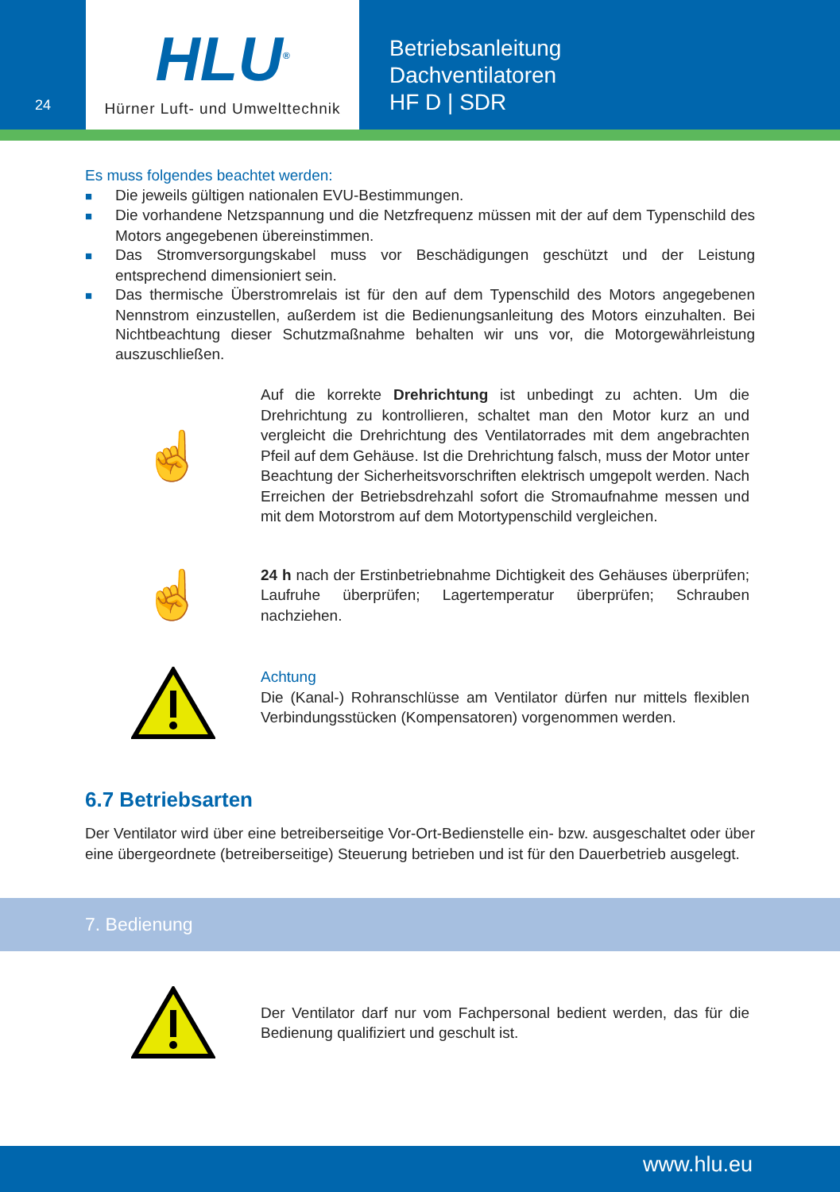24
HLU<sup>®</sup>
Hürner Luft- und Umwelttechnik
Betriebsanleitung
Dachventilatoren
HF D | SDR
Es muss folgendes beachtet werden:
■ Die jeweils gültigen nationalen EVU-Bestimmungen.
■ Die vorhandene Netzspannung und die Netzfrequenz müssen mit der auf dem Typenschild des Motors angegebenen übereinstimmen.
■ Das Stromversorgungskabel muss vor Beschädigungen geschützt und der Leistung entsprechend dimensioniert sein.
■ Das thermische Überstromrelais ist für den auf dem Typenschild des Motors angegebenen Nennstrom einzustellen, außerdem ist die Bedienungsanleitung des Motors einzuhalten. Bei Nichtbeachtung dieser Schutzmaßnahme behalten wir uns vor, die Motorgewährleistung auszuschließen.
☝
Auf die korrekte Drehrichtung ist unbedingt zu achten. Um die Drehrichtung zu kontrollieren, schaltet man den Motor kurz an und vergleicht die Drehrichtung des Ventilatorrades mit dem angebrachten Pfeil auf dem Gehäuse. Ist die Drehrichtung falsch, muss der Motor unter Beachtung der Sicherheitsvorschriften elektrisch umgepolt werden. Nach Erreichen der Betriebsdrehzahl sofort die Stromaufnahme messen und mit dem Motorstrom auf dem Motortypenschild vergleichen.
☝
24 h nach der Erstinbetriebnahme Dichtigkeit des Gehäuses überprüfen; Laufruhe überprüfen; Lagertemperatur überprüfen; Schrauben nachziehen.
Achtung
Die (Kanal-) Rohranschlüsse am Ventilator dürfen nur mittels flexiblen Verbindungsstücken (Kompensatoren) vorgenommen werden.
6.7 Betriebsarten
Der Ventilator wird über eine betreiberseitige Vor-Ort-Bedienstelle ein- bzw. ausgeschaltet oder über eine übergeordnete (betreiberseitige) Steuerung betrieben und ist für den Dauerbetrieb ausgelegt.
7. Bedienung
Der Ventilator darf nur vom Fachpersonal bedient werden, das für die Bedienung qualifiziert und geschult ist.
www.hlu.eu